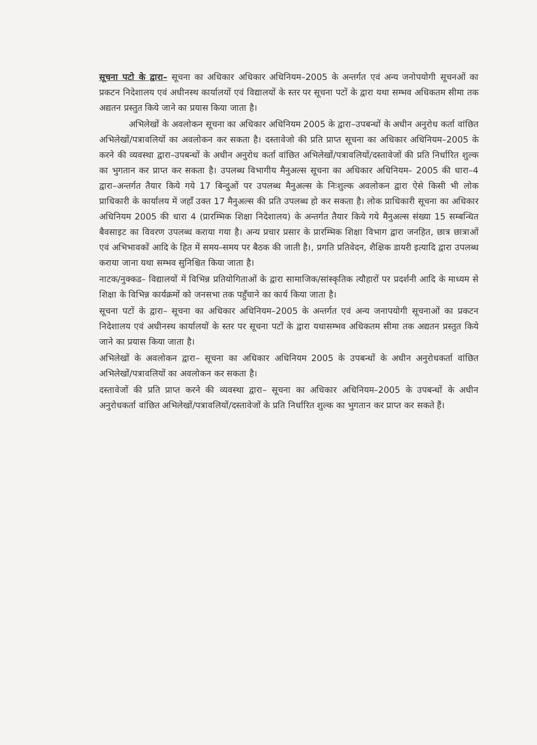सूचना पटो के द्वारा– सूचना का अधिकार अधिकार अधिनियम–2005 के अन्तर्गत एवं अन्य जनोपयोगी सूचनओं का प्रकटन निदेशालय एवं अधीनस्थ कार्यालयों एवं विद्यालयों के स्तर पर सूचना पटों के द्वारा यथा सम्भव अधिकतम सीमा तक अद्यतन प्रस्तुत किये जाने का प्रयास किया जाता है।
अभिलेखों के अवलोकन सूचना का अधिकार अधिनियम 2005 के द्वारा–उपबन्धों के अधीन अनुरोध कर्ता वांछित अभिलेखों/पत्रावलियों का अवलोकन कर सकता है। दस्तावेजो की प्रति प्राप्त सूचना का अधिकार अधिनियम–2005 के करने की व्यवस्था द्वारा–उपबन्धों के अधीन अनुरोध कर्ता वांछित अभिलेखों/पत्रावलियों/दस्तावेजों की प्रति निर्धारित शुल्क का भुगतान कर प्राप्त कर सकता है। उपलब्ध विभागीय मैनुअल्स सूचना का अधिकार अधिनियम– 2005 की धारा–4 द्वारा–अन्तर्गत तैयार किये गये 17 बिन्दुओं पर उपलब्ध मैनुअल्स के निःशुल्क अवलोकन द्वारा ऐसे किसी भी लोक प्राधिकारी के कार्यालय में जहॉं उक्त 17 मैनुअल्स की प्रति उपलब्ध हो कर सकता है। लोक प्राधिकारी सूचना का अधिकार अधिनियम 2005 की धारा 4 (प्रारम्भिक शिक्षा निदेशालय) के अन्तर्गत तैयार किये गये मैनुअल्स संख्या 15 सम्बन्धित बैवसाइट का विवरण उपलब्ध कराया गया है। अन्य प्रचार प्रसार के प्रारम्भिक शिक्षा विभाग द्वारा जनहित, छात्र छात्राओं एवं अभिभावकों आदि के हित में समय–समय पर बैठक की जाती है।, प्रगति प्रतिवेदन, शैक्षिक डायरी इत्यादि द्वारा उपलब्ध कराया जाना यथा सम्भव सुनिश्चित किया जाता है।
नाटक/नुक्कड– विद्यालयों में विभिन्न प्रतियोगिताओं के द्वारा सामाजिक/सांस्कृतिक त्यौहारों पर प्रदर्शनी आदि के माध्यम से शिक्षा के विभिन्न कार्यक्रमों को जनसभा तक पहुँचाने का कार्य किया जाता है।
सूचना पटों के द्वारा– सूचना का अधिकार अधिनियम–2005 के अन्तर्गत एवं अन्य जनापयोगी सूचनाओं का प्रकटन निदेशालय एवं अधीनस्थ कार्यालयों के स्तर पर सूचना पटों के द्वारा यथासम्भव अधिकतम सीमा तक अद्यतन प्रस्तुत किये जाने का प्रयास किया जाता है।
अभिलेखों के अवलोकन द्वारा– सूचना का अधिकार अधिनियम 2005 के उपबन्धों के अधीन अनुरोधकर्ता वांछित अभिलेखों/पत्रावलियों का अवलोकन कर सकता है।
दस्तावेजों की प्रति प्राप्त करने की व्यवस्था द्वारा– सूचना का अधिकार अधिनियम–2005 के उपबन्धों के अधीन अनुरोधकर्ता वांछित अभिलेखों/पत्रावलियों/दस्तावेजों के प्रति निर्धारित शुल्क का भुगतान कर प्राप्त कर सकते हैं।